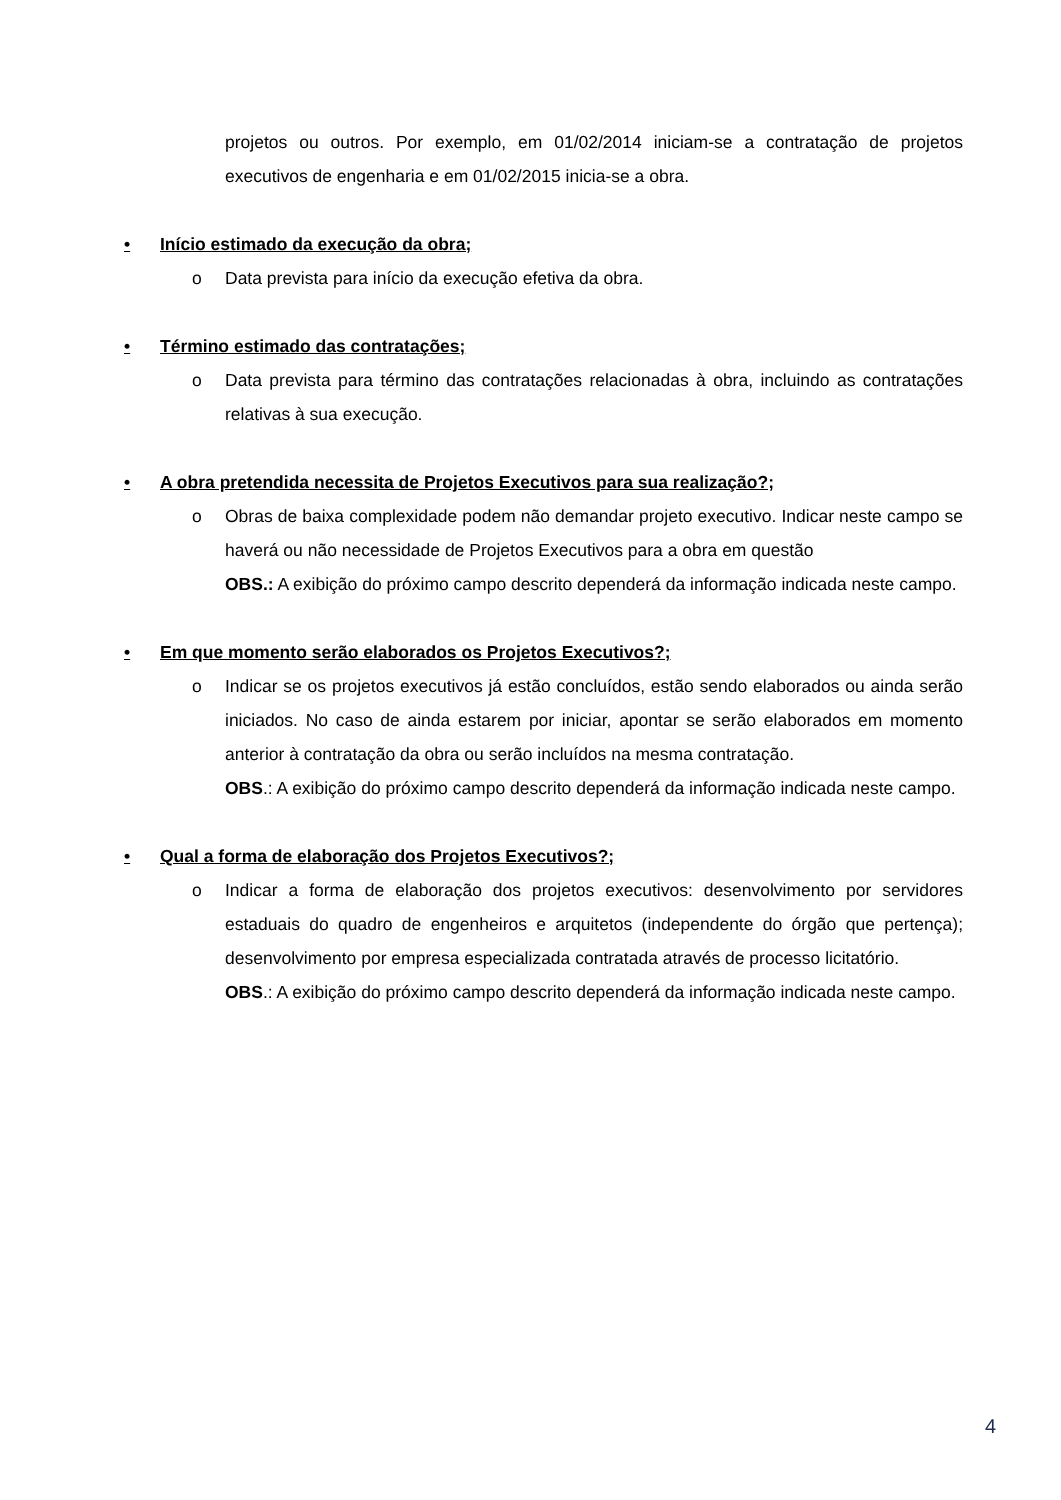projetos ou outros. Por exemplo, em 01/02/2014 iniciam-se a contratação de projetos executivos de engenharia e em 01/02/2015 inicia-se a obra.
• Início estimado da execução da obra;
o Data prevista para início da execução efetiva da obra.
• Término estimado das contratações;
o Data prevista para término das contratações relacionadas à obra, incluindo as contratações relativas à sua execução.
• A obra pretendida necessita de Projetos Executivos para sua realização?;
o Obras de baixa complexidade podem não demandar projeto executivo. Indicar neste campo se haverá ou não necessidade de Projetos Executivos para a obra em questão
OBS.: A exibição do próximo campo descrito dependerá da informação indicada neste campo.
• Em que momento serão elaborados os Projetos Executivos?;
o Indicar se os projetos executivos já estão concluídos, estão sendo elaborados ou ainda serão iniciados. No caso de ainda estarem por iniciar, apontar se serão elaborados em momento anterior à contratação da obra ou serão incluídos na mesma contratação.
OBS.: A exibição do próximo campo descrito dependerá da informação indicada neste campo.
• Qual a forma de elaboração dos Projetos Executivos?;
o Indicar a forma de elaboração dos projetos executivos: desenvolvimento por servidores estaduais do quadro de engenheiros e arquitetos (independente do órgão que pertença); desenvolvimento por empresa especializada contratada através de processo licitatório.
OBS.: A exibição do próximo campo descrito dependerá da informação indicada neste campo.
4